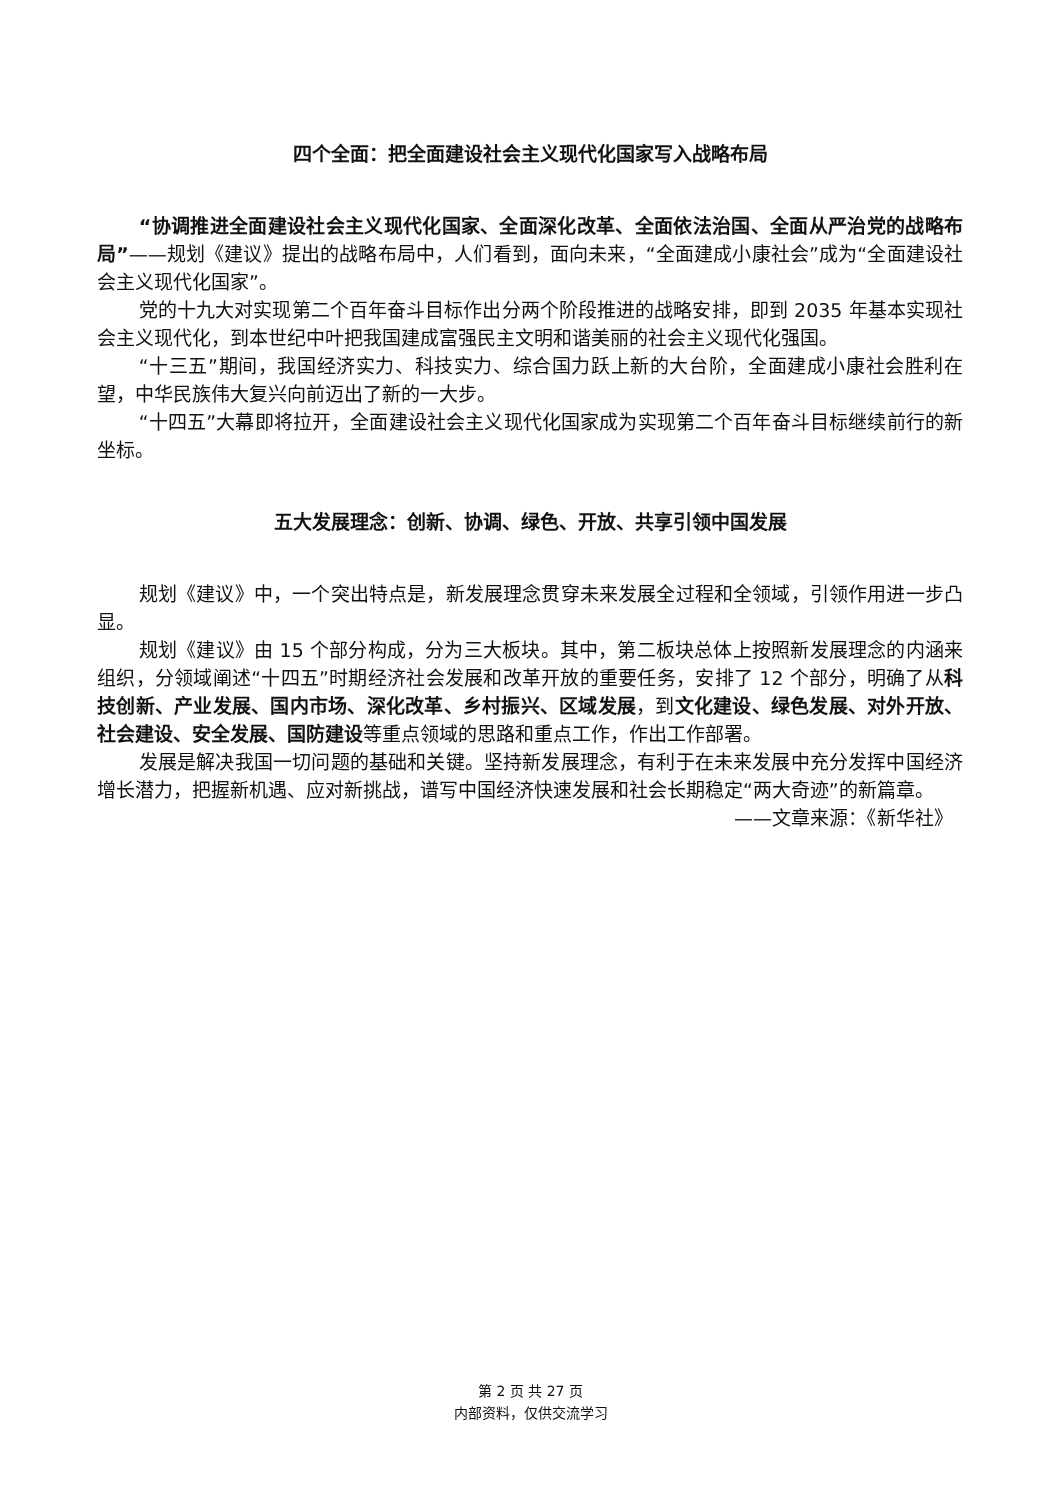四个全面：把全面建设社会主义现代化国家写入战略布局
“协调推进全面建设社会主义现代化国家、全面深化改革、全面依法治国、全面从严治党的战略布局”——规划《建议》提出的战略布局中，人们看到，面向未来，“全面建成小康社会”成为“全面建设社会主义现代化国家”。
党的十九大对实现第二个百年奋斗目标作出分两个阶段推进的战略安排，即到 2035 年基本实现社会主义现代化，到本世纪中叶把我国建成富强民主文明和谐美丽的社会主义现代化强国。
“十三五”期间，我国经济实力、科技实力、综合国力跃上新的大台阶，全面建成小康社会胜利在望，中华民族伟大复兴向前迈出了新的一大步。
“十四五”大幕即将拉开，全面建设社会主义现代化国家成为实现第二个百年奋斗目标继续前行的新坐标。
五大发展理念：创新、协调、绿色、开放、共享引领中国发展
规划《建议》中，一个突出特点是，新发展理念贯穿未来发展全过程和全领域，引领作用进一步凸显。
规划《建议》由 15 个部分构成，分为三大板块。其中，第二板块总体上按照新发展理念的内涵来组织，分领域阐述“十四五”时期经济社会发展和改革开放的重要任务，安排了 12 个部分，明确了从科技创新、产业发展、国内市场、深化改革、乡村振兴、区域发展，到文化建设、绿色发展、对外开放、社会建设、安全发展、国防建设等重点领域的思路和重点工作，作出工作部署。
发展是解决我国一切问题的基础和关键。坚持新发展理念，有利于在未来发展中充分发挥中国经济增长潜力，把握新机遇、应对新挑战，谱写中国经济快速发展和社会长期稳定“两大奇迹”的新篇章。
——文章来源：《新华社》
第 2 页 共 27 页
内部资料，仅供交流学习